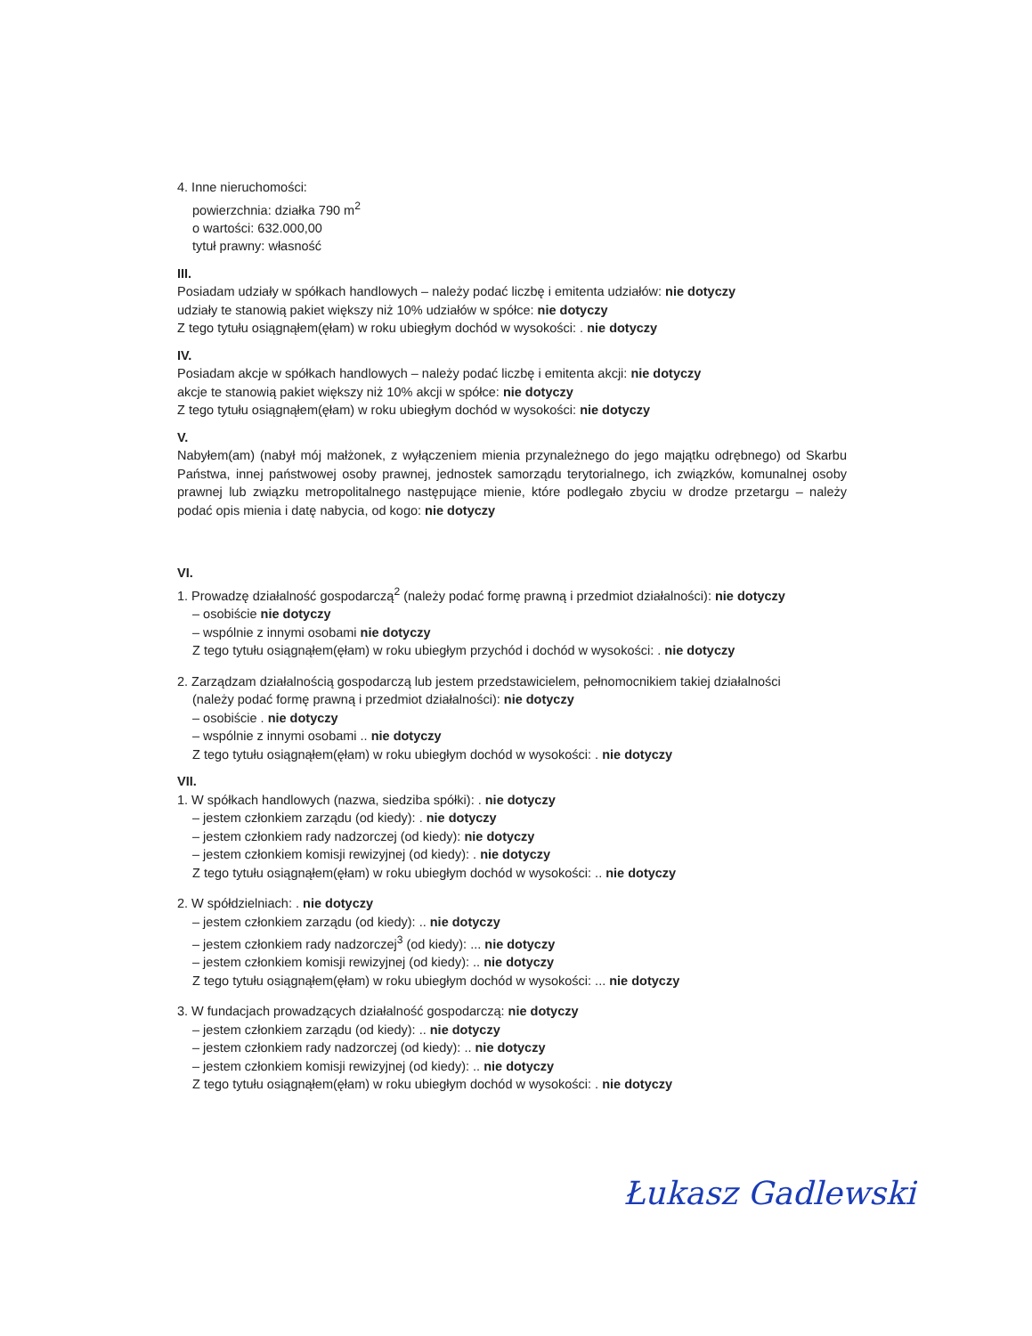4. Inne nieruchomości:
powierzchnia: działka 790 m<sup>2</sup>
o wartości: 632.000,00
tytuł prawny: własność
III.
Posiadam udziały w spółkach handlowych – należy podać liczbę i emitenta udziałów: nie dotyczy
udziały te stanowią pakiet większy niż 10% udziałów w spółce: nie dotyczy
Z tego tytułu osiągnąłem(ęłam) w roku ubiegłym dochód w wysokości: . nie dotyczy
IV.
Posiadam akcje w spółkach handlowych – należy podać liczbę i emitenta akcji: nie dotyczy
akcje te stanowią pakiet większy niż 10% akcji w spółce: nie dotyczy
Z tego tytułu osiągnąłem(ęłam) w roku ubiegłym dochód w wysokości: nie dotyczy
V.
Nabyłem(am) (nabył mój małżonek, z wyłączeniem mienia przynależnego do jego majątku odrębnego) od Skarbu Państwa, innej państwowej osoby prawnej, jednostek samorządu terytorialnego, ich związków, komunalnej osoby prawnej lub związku metropolitalnego następujące mienie, które podlegało zbyciu w drodze przetargu – należy podać opis mienia i datę nabycia, od kogo: nie dotyczy
VI.
1. Prowadzę działalność gospodarczą<sup>2</sup> (należy podać formę prawną i przedmiot działalności): nie dotyczy
– osobiście nie dotyczy
– wspólnie z innymi osobami nie dotyczy
Z tego tytułu osiągnąłem(ęłam) w roku ubiegłym przychód i dochód w wysokości: . nie dotyczy
2. Zarządzam działalnością gospodarczą lub jestem przedstawicielem, pełnomocnikiem takiej działalności
(należy podać formę prawną i przedmiot działalności): nie dotyczy
– osobiście . nie dotyczy
– wspólnie z innymi osobami .. nie dotyczy
Z tego tytułu osiągnąłem(ęłam) w roku ubiegłym dochód w wysokości: . nie dotyczy
VII.
1. W spółkach handlowych (nazwa, siedziba spółki): . nie dotyczy
– jestem członkiem zarządu (od kiedy): . nie dotyczy
– jestem członkiem rady nadzorczej (od kiedy): nie dotyczy
– jestem członkiem komisji rewizyjnej (od kiedy): . nie dotyczy
Z tego tytułu osiągnąłem(ęłam) w roku ubiegłym dochód w wysokości: .. nie dotyczy
2. W spółdzielniach: . nie dotyczy
– jestem członkiem zarządu (od kiedy): .. nie dotyczy
– jestem członkiem rady nadzorczej<sup>3</sup> (od kiedy): ... nie dotyczy
– jestem członkiem komisji rewizyjnej (od kiedy): .. nie dotyczy
Z tego tytułu osiągnąłem(ęłam) w roku ubiegłym dochód w wysokości: ... nie dotyczy
3. W fundacjach prowadzących działalność gospodarczą: nie dotyczy
– jestem członkiem zarządu (od kiedy): .. nie dotyczy
– jestem członkiem rady nadzorczej (od kiedy): .. nie dotyczy
– jestem członkiem komisji rewizyjnej (od kiedy): .. nie dotyczy
Z tego tytułu osiągnąłem(ęłam) w roku ubiegłym dochód w wysokości: . nie dotyczy
Łukasz Gadlewski